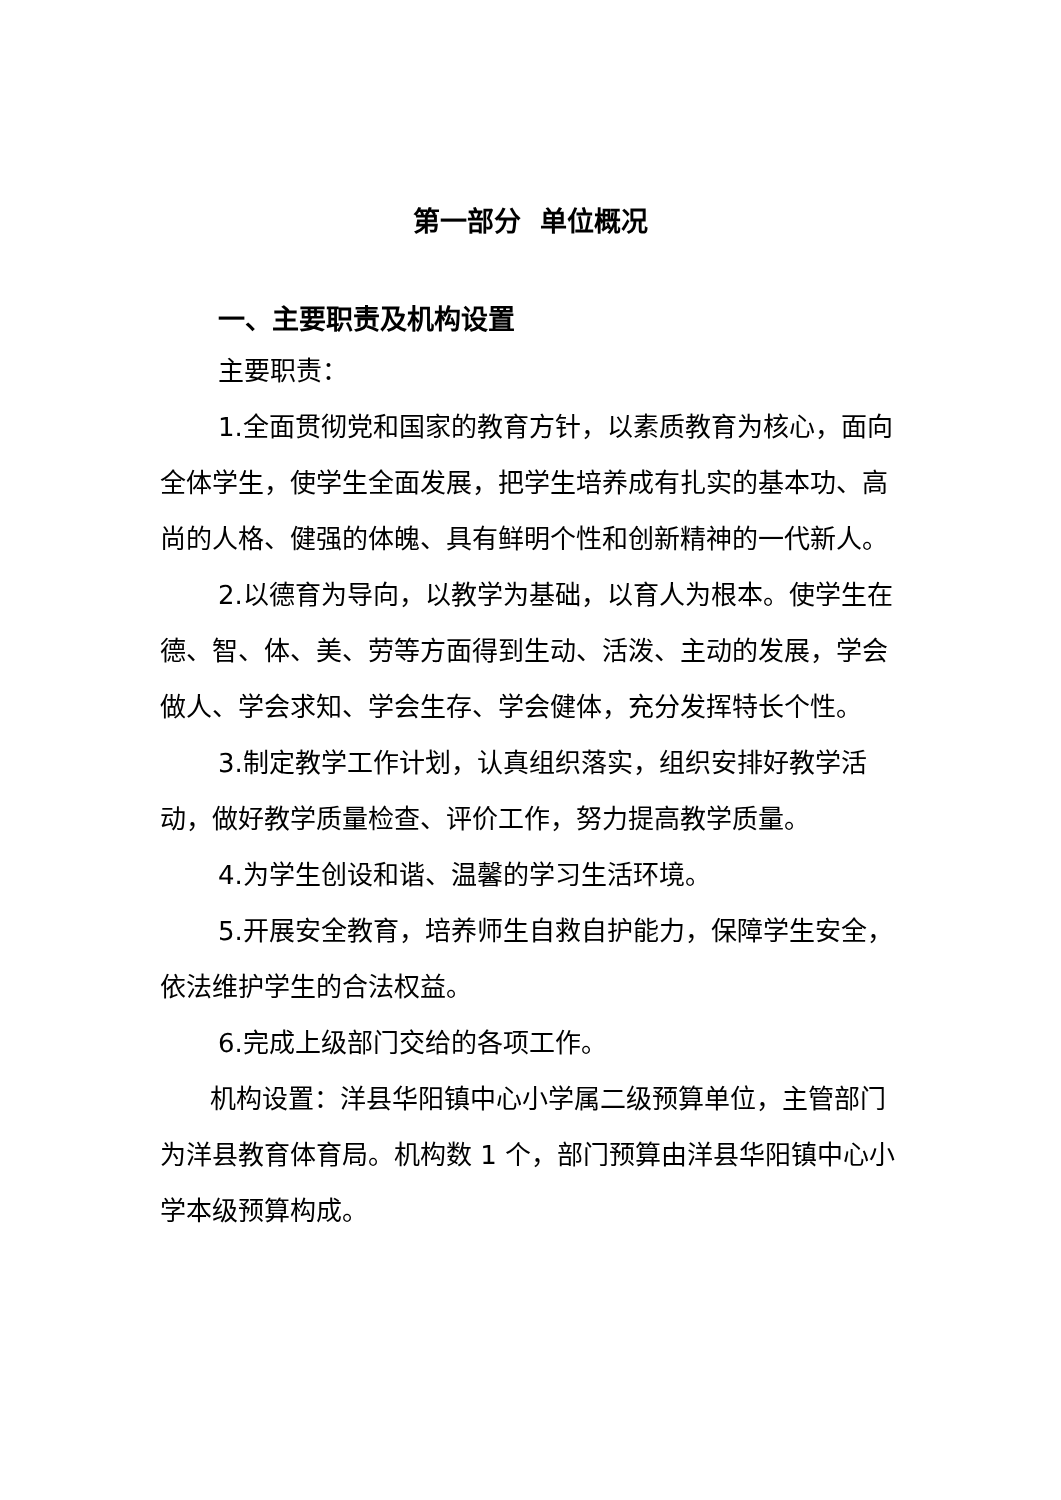第一部分 单位概况
一、主要职责及机构设置
主要职责：
1.全面贯彻党和国家的教育方针，以素质教育为核心，面向全体学生，使学生全面发展，把学生培养成有扎实的基本功、高尚的人格、健强的体魄、具有鲜明个性和创新精神的一代新人。
2.以德育为导向，以教学为基础，以育人为根本。使学生在德、智、体、美、劳等方面得到生动、活泼、主动的发展，学会做人、学会求知、学会生存、学会健体，充分发挥特长个性。
3.制定教学工作计划，认真组织落实，组织安排好教学活动，做好教学质量检查、评价工作，努力提高教学质量。
4.为学生创设和谐、温馨的学习生活环境。
5.开展安全教育，培养师生自救自护能力，保障学生安全，依法维护学生的合法权益。
6.完成上级部门交给的各项工作。
机构设置：洋县华阳镇中心小学属二级预算单位，主管部门为洋县教育体育局。机构数 1 个，部门预算由洋县华阳镇中心小学本级预算构成。